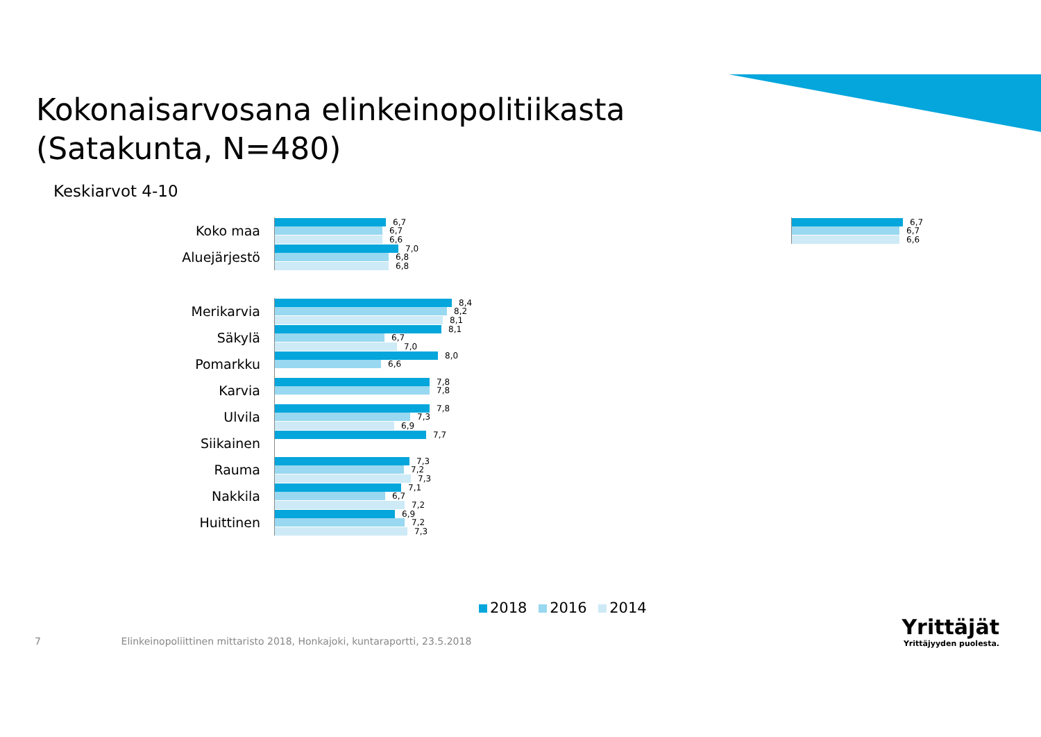Kokonaisarvosana elinkeinopolitiikasta
(Satakunta, N=480)
Keskiarvot 4-10
Koko maa
6,7
6,7
6,6
Aluejärjestö
7,0
6,8
6,8
Merikarvia
8,4
8,2
8,1
Säkylä
8,1
6,7
7,0
Pomarkku
8,0
6,6
Karvia
7,8
7,8
Ulvila
7,8
7,3
6,9
Siikainen
7,7
Rauma
7,3
7,2
7,3
Nakkila
7,1
6,7
7,2
Huittinen
6,9
7,2
7,3
6,7
6,7
6,6
2018 2016 2014
7 Elinkeinopoliittinen mittaristo 2018, Honkajoki, kuntaraportti, 23.5.2018
Yrittäjät
Yrittäjyyden puolesta.